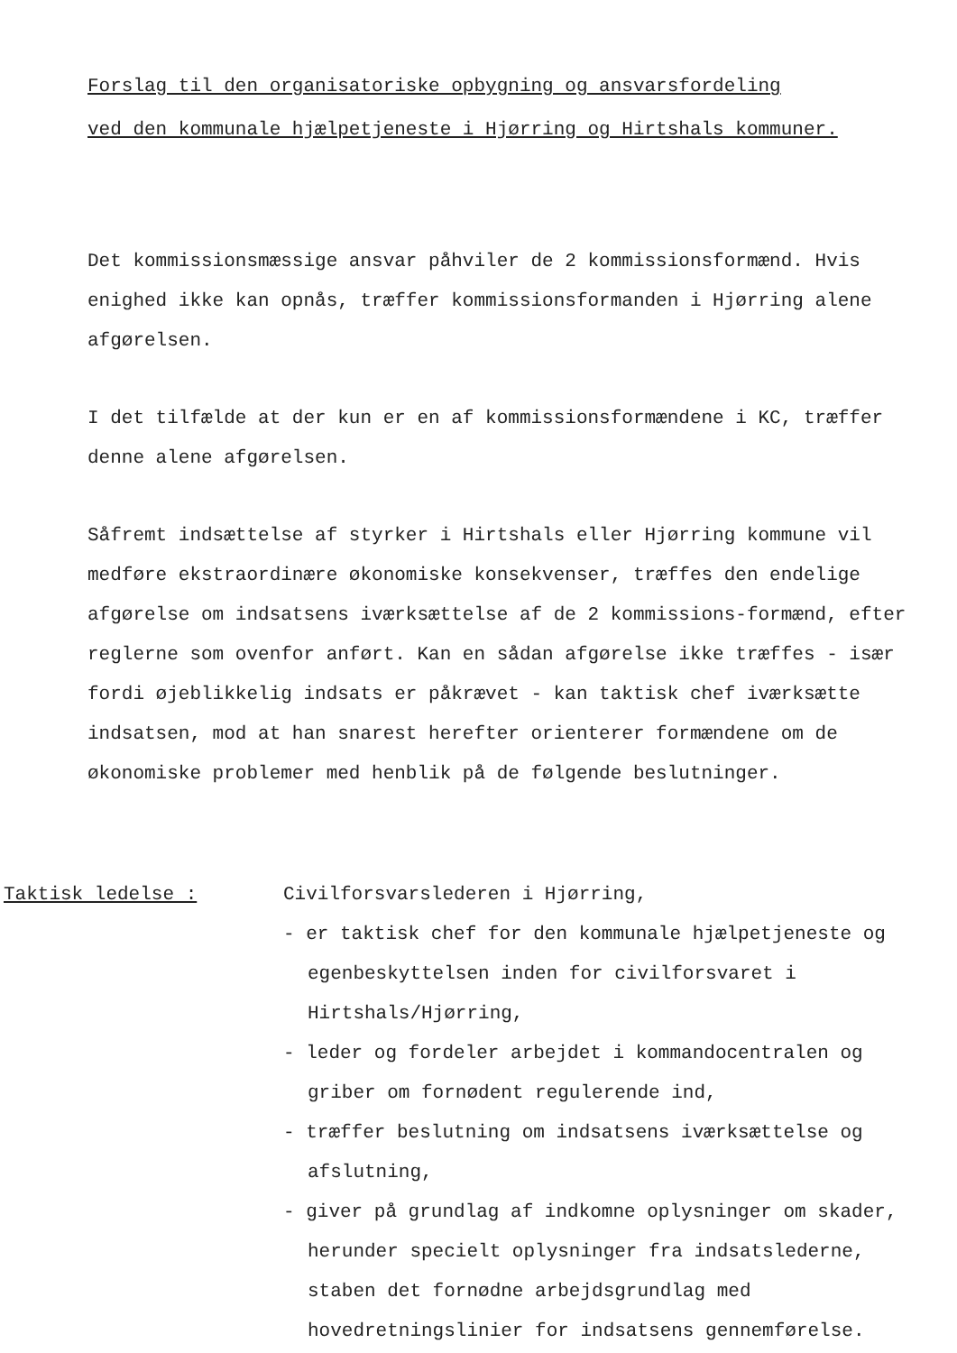Forslag til den organisatoriske opbygning og ansvarsfordeling
ved den kommunale hjælpetjeneste i Hjørring og Hirtshals kommuner.
Det kommissionsmæssige ansvar påhviler de 2 kommissionsformænd. Hvis enighed ikke kan opnås, træffer kommissionsformanden i Hjørring alene afgørelsen.
I det tilfælde at der kun er en af kommissionsformændene i KC, træffer denne alene afgørelsen.
Såfremt indsættelse af styrker i Hirtshals eller Hjørring kommune vil medføre ekstraordinære økonomiske konsekvenser, træffes den endelige afgørelse om indsatsens iværksættelse af de 2 kommissions-formænd, efter reglerne som ovenfor anført. Kan en sådan afgørelse ikke træffes - især fordi øjeblikkelig indsats er påkrævet - kan taktisk chef iværksætte indsatsen, mod at han snarest herefter orienterer formændene om de økonomiske problemer med henblik på de følgende beslutninger.
Taktisk ledelse : Civilforsvarslederen i Hjørring,
- er taktisk chef for den kommunale hjælpetjeneste og egenbeskyttelsen inden for civilforsvaret i Hirtshals/Hjørring,
- leder og fordeler arbejdet i kommandocentralen og griber om fornødent regulerende ind,
- træffer beslutning om indsatsens iværksættelse og afslutning,
- giver på grundlag af indkomne oplysninger om skader, herunder specielt oplysninger fra indsatslederne, staben det fornødne arbejdsgrundlag med hovedretningslinier for indsatsens gennemførelse.